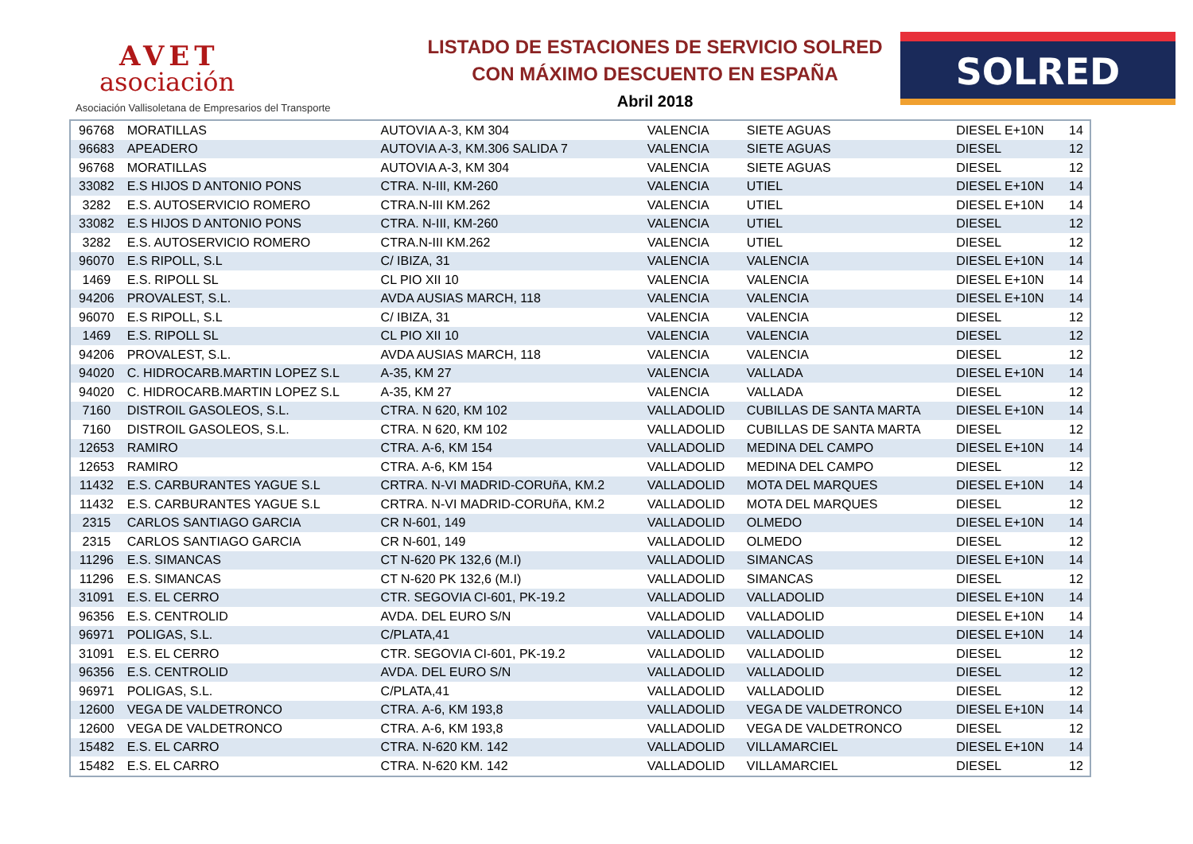AVET
asociación
Asociación Vallisoletana de Empresarios del Transporte
LISTADO DE ESTACIONES DE SERVICIO SOLRED
CON MÁXIMO DESCUENTO EN ESPAÑA
Abril 2018
SOLRED
| 96768 | MORATILLAS | AUTOVIA A-3, KM 304 | VALENCIA | SIETE AGUAS | DIESEL E+10N | 14 |
| 96683 | APEADERO | AUTOVIA A-3, KM.306 SALIDA 7 | VALENCIA | SIETE AGUAS | DIESEL | 12 |
| 96768 | MORATILLAS | AUTOVIA A-3, KM 304 | VALENCIA | SIETE AGUAS | DIESEL | 12 |
| 33082 | E.S HIJOS D ANTONIO PONS | CTRA. N-III, KM-260 | VALENCIA | UTIEL | DIESEL E+10N | 14 |
| 3282 | E.S. AUTOSERVICIO ROMERO | CTRA.N-III KM.262 | VALENCIA | UTIEL | DIESEL E+10N | 14 |
| 33082 | E.S HIJOS D ANTONIO PONS | CTRA. N-III, KM-260 | VALENCIA | UTIEL | DIESEL | 12 |
| 3282 | E.S. AUTOSERVICIO ROMERO | CTRA.N-III KM.262 | VALENCIA | UTIEL | DIESEL | 12 |
| 96070 | E.S RIPOLL, S.L | C/ IBIZA, 31 | VALENCIA | VALENCIA | DIESEL E+10N | 14 |
| 1469 | E.S. RIPOLL SL | CL PIO XII 10 | VALENCIA | VALENCIA | DIESEL E+10N | 14 |
| 94206 | PROVALEST, S.L. | AVDA AUSIAS MARCH, 118 | VALENCIA | VALENCIA | DIESEL E+10N | 14 |
| 96070 | E.S RIPOLL, S.L | C/ IBIZA, 31 | VALENCIA | VALENCIA | DIESEL | 12 |
| 1469 | E.S. RIPOLL SL | CL PIO XII 10 | VALENCIA | VALENCIA | DIESEL | 12 |
| 94206 | PROVALEST, S.L. | AVDA AUSIAS MARCH, 118 | VALENCIA | VALENCIA | DIESEL | 12 |
| 94020 | C. HIDROCARB.MARTIN LOPEZ S.L | A-35, KM 27 | VALENCIA | VALLADA | DIESEL E+10N | 14 |
| 94020 | C. HIDROCARB.MARTIN LOPEZ S.L | A-35, KM 27 | VALENCIA | VALLADA | DIESEL | 12 |
| 7160 | DISTROIL GASOLEOS, S.L. | CTRA. N 620, KM 102 | VALLADOLID | CUBILLAS DE SANTA MARTA | DIESEL E+10N | 14 |
| 7160 | DISTROIL GASOLEOS, S.L. | CTRA. N 620, KM 102 | VALLADOLID | CUBILLAS DE SANTA MARTA | DIESEL | 12 |
| 12653 | RAMIRO | CTRA. A-6, KM 154 | VALLADOLID | MEDINA DEL CAMPO | DIESEL E+10N | 14 |
| 12653 | RAMIRO | CTRA. A-6, KM 154 | VALLADOLID | MEDINA DEL CAMPO | DIESEL | 12 |
| 11432 | E.S. CARBURANTES YAGUE S.L | CRTRA. N-VI MADRID-CORUñA, KM.2 | VALLADOLID | MOTA DEL MARQUES | DIESEL E+10N | 14 |
| 11432 | E.S. CARBURANTES YAGUE S.L | CRTRA. N-VI MADRID-CORUñA, KM.2 | VALLADOLID | MOTA DEL MARQUES | DIESEL | 12 |
| 2315 | CARLOS SANTIAGO GARCIA | CR N-601, 149 | VALLADOLID | OLMEDO | DIESEL E+10N | 14 |
| 2315 | CARLOS SANTIAGO GARCIA | CR N-601, 149 | VALLADOLID | OLMEDO | DIESEL | 12 |
| 11296 | E.S. SIMANCAS | CT N-620 PK 132,6 (M.I) | VALLADOLID | SIMANCAS | DIESEL E+10N | 14 |
| 11296 | E.S. SIMANCAS | CT N-620 PK 132,6 (M.I) | VALLADOLID | SIMANCAS | DIESEL | 12 |
| 31091 | E.S. EL CERRO | CTR. SEGOVIA CI-601, PK-19.2 | VALLADOLID | VALLADOLID | DIESEL E+10N | 14 |
| 96356 | E.S. CENTROLID | AVDA. DEL EURO S/N | VALLADOLID | VALLADOLID | DIESEL E+10N | 14 |
| 96971 | POLIGAS, S.L. | C/PLATA,41 | VALLADOLID | VALLADOLID | DIESEL E+10N | 14 |
| 31091 | E.S. EL CERRO | CTR. SEGOVIA CI-601, PK-19.2 | VALLADOLID | VALLADOLID | DIESEL | 12 |
| 96356 | E.S. CENTROLID | AVDA. DEL EURO S/N | VALLADOLID | VALLADOLID | DIESEL | 12 |
| 96971 | POLIGAS, S.L. | C/PLATA,41 | VALLADOLID | VALLADOLID | DIESEL | 12 |
| 12600 | VEGA DE VALDETRONCO | CTRA. A-6, KM 193,8 | VALLADOLID | VEGA DE VALDETRONCO | DIESEL E+10N | 14 |
| 12600 | VEGA DE VALDETRONCO | CTRA. A-6, KM 193,8 | VALLADOLID | VEGA DE VALDETRONCO | DIESEL | 12 |
| 15482 | E.S. EL CARRO | CTRA. N-620 KM. 142 | VALLADOLID | VILLAMARCIEL | DIESEL E+10N | 14 |
| 15482 | E.S. EL CARRO | CTRA. N-620 KM. 142 | VALLADOLID | VILLAMARCIEL | DIESEL | 12 |